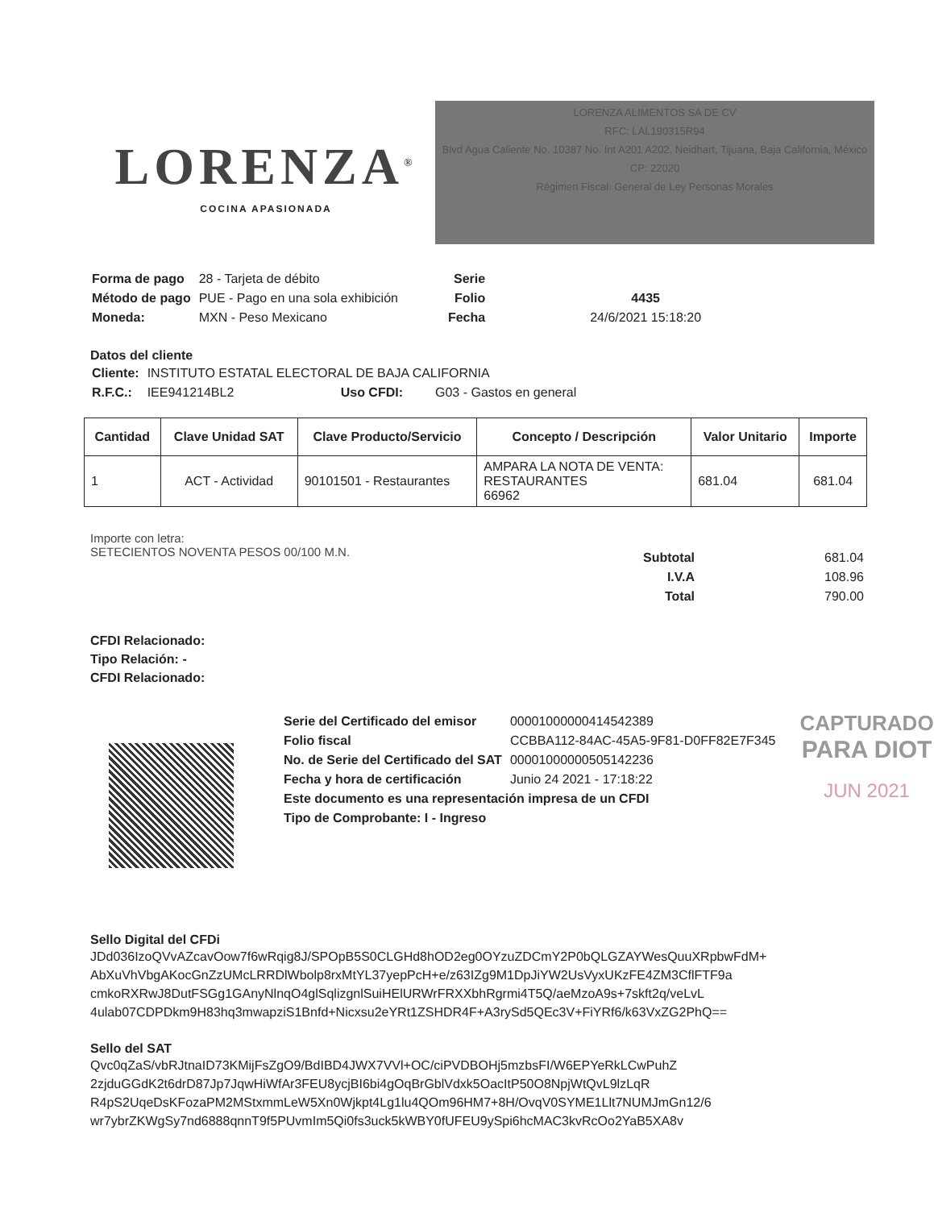LORENZA<sup>®</sup>
COCINA APASIONADA
LORENZA ALIMENTOS SA DE CV
RFC: LAL190315R94
Blvd Agua Caliente No. 10387 No. Int A201 A202, Neidhart, Tijuana, Baja California, México
CP: 22020
Régimen Fiscal: General de Ley Personas Morales
| Forma de pago | 28 - Tarjeta de débito |
| Método de pago | PUE - Pago en una sola exhibición |
| Moneda: | MXN - Peso Mexicano |
| Serie | |
| Folio | 4435 |
| Fecha | 24/6/2021 15:18:20 |
Datos del cliente
| Cliente: | INSTITUTO ESTATAL ELECTORAL DE BAJA CALIFORNIA | | |
| R.F.C.: | IEE941214BL2 | Uso CFDI: | G03 - Gastos en general |
| Cantidad | Clave Unidad SAT | Clave Producto/Servicio | Concepto / Descripción | Valor Unitario | Importe |
| --- | --- | --- | --- | --- | --- |
| 1 | ACT - Actividad | 90101501 - Restaurantes | AMPARA LA NOTA DE VENTA: RESTAURANTES 66962 | 681.04 | 681.04 |
Importe con letra:
SETECIENTOS NOVENTA PESOS 00/100 M.N.
| Subtotal | 681.04 |
| I.V.A | 108.96 |
| Total | 790.00 |
CFDI Relacionado:
Tipo Relación: -
CFDI Relacionado:
| Serie del Certificado del emisor | 00001000000414542389 |
| Folio fiscal | CCBBA112-84AC-45A5-9F81-D0FF82E7F345 |
| No. de Serie del Certificado del SAT | 00001000000505142236 |
| Fecha y hora de certificación | Junio 24 2021 - 17:18:22 |
| Este documento es una representación impresa de un CFDI | |
| Tipo de Comprobante: I - Ingreso | |
CAPTURADO
PARA DIOT
JUN 2021
Sello Digital del CFDi
JDd036IzoQVvAZcavOow7f6wRqig8J/SPOpB5S0CLGHd8hOD2eg0OYzuZDCmY2P0bQLGZAYWesQuuXRpbwFdM+
AbXuVhVbgAKocGnZzUMcLRRDlWbolp8rxMtYL37yepPcH+e/z63IZg9M1DpJiYW2UsVyxUKzFE4ZM3CflFTF9a
cmkoRXRwJ8DutFSGg1GAnyNlnqO4glSqlizgnlSuiHElURWrFRXXbhRgrmi4T5Q/aeMzoA9s+7skft2q/veLvL
4ulab07CDPDkm9H83hq3mwapziS1Bnfd+Nicxsu2eYRt1ZSHDR4F+A3rySd5QEc3V+FiYRf6/k63VxZG2PhQ==
Sello del SAT
Qvc0qZaS/vbRJtnaID73KMijFsZgO9/BdIBD4JWX7VVl+OC/ciPVDBOHj5mzbsFI/W6EPYeRkLCwPuhZ
2zjduGGdK2t6drD87Jp7JqwHiWfAr3FEU8ycjBI6bi4gOqBrGblVdxk5OacItP50O8NpjWtQvL9lzLqR
R4pS2UqeDsKFozaPM2MStxmmLeW5Xn0Wjkpt4Lg1lu4QOm96HM7+8H/OvqV0SYME1Llt7NUMJmGn12/6
wr7ybrZKWgSy7nd6888qnnT9f5PUvmIm5Qi0fs3uck5kWBY0fUFEU9ySpi6hcMAC3kvRcOo2YaB5XA8v